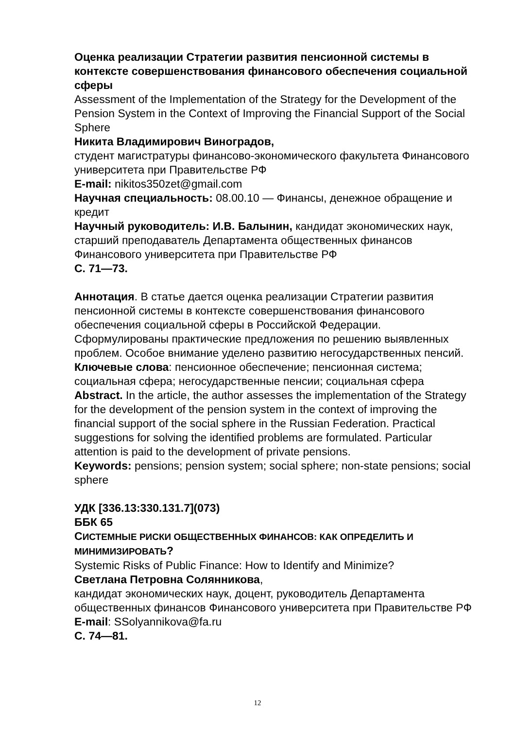Оценка реализации Стратегии развития пенсионной системы в контексте совершенствования финансового обеспечения социальной сферы
Assessment of the Implementation of the Strategy for the Development of the Pension System in the Context of Improving the Financial Support of the Social Sphere
Никита Владимирович Виноградов,
студент магистратуры финансово-экономического факультета Финансового университета при Правительстве РФ
E-mail: nikitos350zet@gmail.com
Научная специальность: 08.00.10 — Финансы, денежное обращение и кредит
Научный руководитель: И.В. Балынин, кандидат экономических наук, старший преподаватель Департамента общественных финансов Финансового университета при Правительстве РФ
С. 71—73.
Аннотация. В статье дается оценка реализации Стратегии развития пенсионной системы в контексте совершенствования финансового обеспечения социальной сферы в Российской Федерации. Сформулированы практические предложения по решению выявленных проблем. Особое внимание уделено развитию негосударственных пенсий.
Ключевые слова: пенсионное обеспечение; пенсионная система; социальная сфера; негосударственные пенсии; социальная сфера
Abstract. In the article, the author assesses the implementation of the Strategy for the development of the pension system in the context of improving the financial support of the social sphere in the Russian Federation. Practical suggestions for solving the identified problems are formulated. Particular attention is paid to the development of private pensions.
Keywords: pensions; pension system; social sphere; non-state pensions; social sphere
УДК [336.13:330.131.7](073)
ББК 65
СИСТЕМНЫЕ РИСКИ ОБЩЕСТВЕННЫХ ФИНАНСОВ: КАК ОПРЕДЕЛИТЬ И МИНИМИЗИРОВАТЬ?
Systemic Risks of Public Finance: How to Identify and Minimize?
Светлана Петровна Солянникова,
кандидат экономических наук, доцент, руководитель Департамента общественных финансов Финансового университета при Правительстве РФ
E-mail: SSolyannikova@fa.ru
С. 74—81.
12